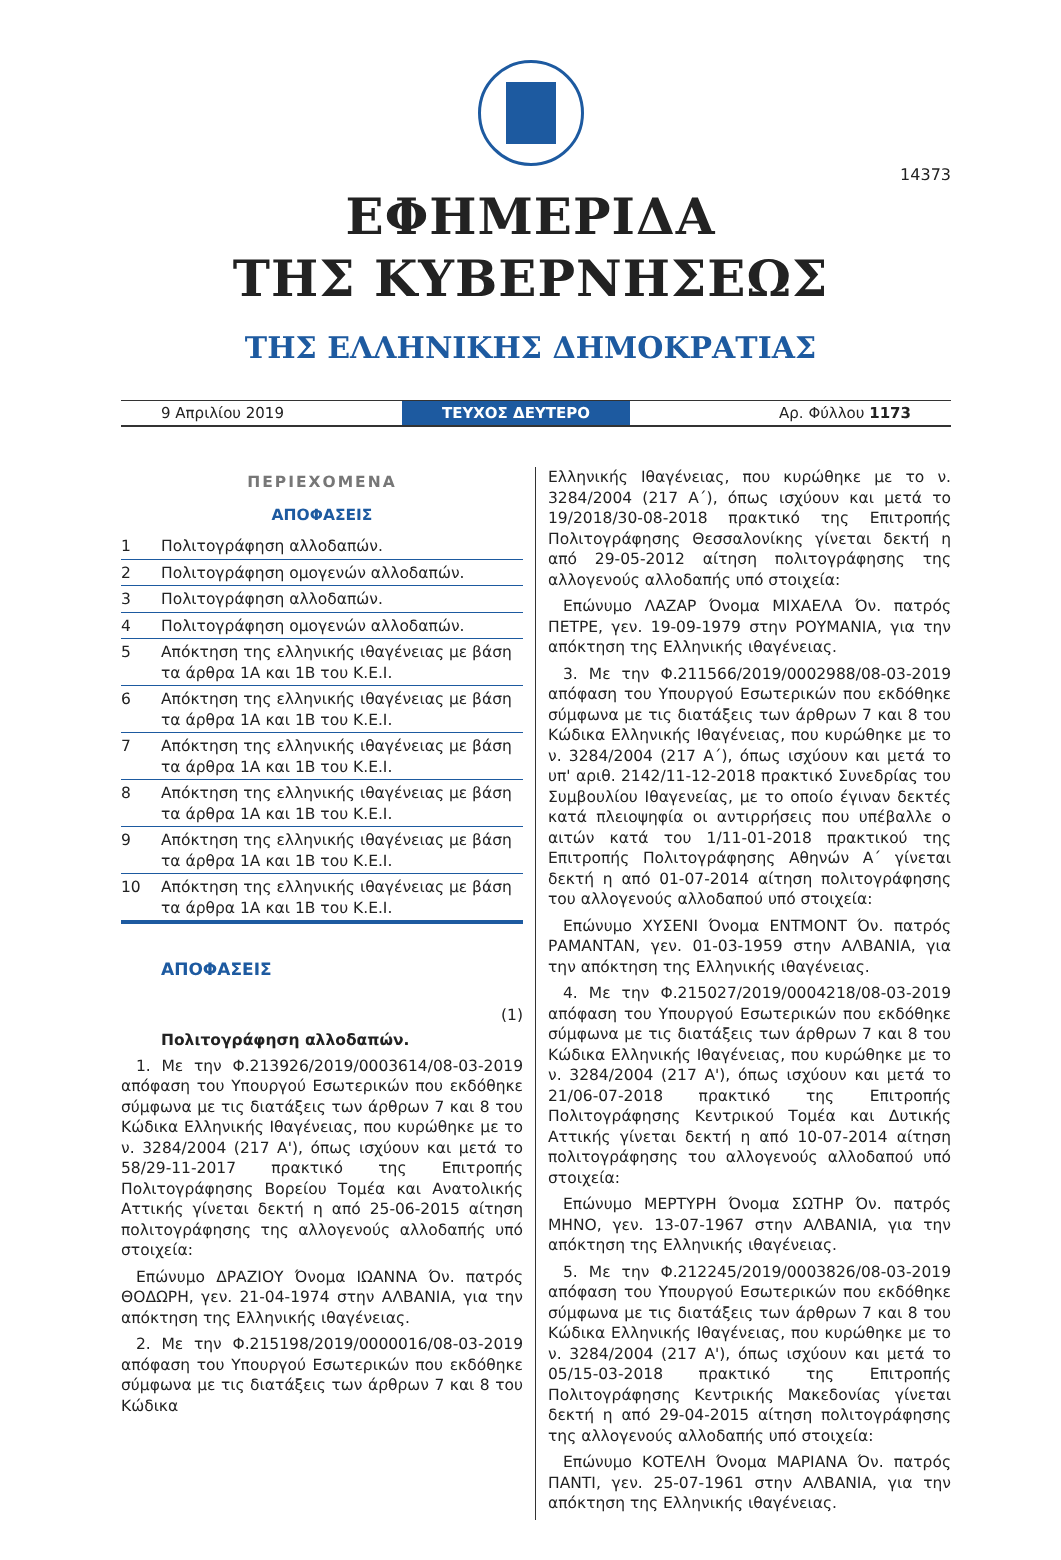14373
ΕΦΗΜΕΡΙΔΑ
ΤΗΣ ΚΥΒΕΡΝΗΣΕΩΣ
ΤΗΣ ΕΛΛΗΝΙΚΗΣ ΔΗΜΟΚΡΑΤΙΑΣ
9 Απριλίου 2019
ΤΕΥΧΟΣ ΔΕΥΤΕΡΟ
Αρ. Φύλλου 1173
ΠΕΡΙΕΧΟΜΕΝΑ
ΑΠΟΦΑΣΕΙΣ
| 1 | Πολιτογράφηση αλλοδαπών. |
| 2 | Πολιτογράφηση ομογενών αλλοδαπών. |
| 3 | Πολιτογράφηση αλλοδαπών. |
| 4 | Πολιτογράφηση ομογενών αλλοδαπών. |
| 5 | Απόκτηση της ελληνικής ιθαγένειας με βάση τα άρθρα 1Α και 1Β του Κ.Ε.Ι. |
| 6 | Απόκτηση της ελληνικής ιθαγένειας με βάση τα άρθρα 1Α και 1Β του Κ.Ε.Ι. |
| 7 | Απόκτηση της ελληνικής ιθαγένειας με βάση τα άρθρα 1Α και 1Β του Κ.Ε.Ι. |
| 8 | Απόκτηση της ελληνικής ιθαγένειας με βάση τα άρθρα 1Α και 1Β του Κ.Ε.Ι. |
| 9 | Απόκτηση της ελληνικής ιθαγένειας με βάση τα άρθρα 1Α και 1Β του Κ.Ε.Ι. |
| 10 | Απόκτηση της ελληνικής ιθαγένειας με βάση τα άρθρα 1Α και 1Β του Κ.Ε.Ι. |
ΑΠΟΦΑΣΕΙΣ
(1)
Πολιτογράφηση αλλοδαπών.
1. Με την Φ.213926/2019/0003614/08-03-2019 απόφαση του Υπουργού Εσωτερικών που εκδόθηκε σύμφωνα με τις διατάξεις των άρθρων 7 και 8 του Κώδικα Ελληνικής Ιθαγένειας, που κυρώθηκε με το ν. 3284/2004 (217 Α'), όπως ισχύουν και μετά το 58/29-11-2017 πρακτικό της Επιτροπής Πολιτογράφησης Βορείου Τομέα και Ανατολικής Αττικής γίνεται δεκτή η από 25-06-2015 αίτηση πολιτογράφησης της αλλογενούς αλλοδαπής υπό στοιχεία:
Επώνυμο ΔΡΑΖΙΟΥ Όνομα ΙΩΑΝΝΑ Όν. πατρός ΘΟΔΩΡΗ, γεν. 21-04-1974 στην ΑΛΒΑΝΙΑ, για την απόκτηση της Ελληνικής ιθαγένειας.
2. Με την Φ.215198/2019/0000016/08-03-2019 απόφαση του Υπουργού Εσωτερικών που εκδόθηκε σύμφωνα με τις διατάξεις των άρθρων 7 και 8 του Κώδικα
Ελληνικής Ιθαγένειας, που κυρώθηκε με το ν. 3284/2004 (217 Α΄), όπως ισχύουν και μετά το 19/2018/30-08-2018 πρακτικό της Επιτροπής Πολιτογράφησης Θεσσαλονίκης γίνεται δεκτή η από 29-05-2012 αίτηση πολιτογράφησης της αλλογενούς αλλοδαπής υπό στοιχεία:
Επώνυμο ΛΑΖΑΡ Όνομα ΜΙΧΑΕΛΑ Όν. πατρός ΠΕΤΡΕ, γεν. 19-09-1979 στην ΡΟΥΜΑΝΙΑ, για την απόκτηση της Ελληνικής ιθαγένειας.
3. Με την Φ.211566/2019/0002988/08-03-2019 απόφαση του Υπουργού Εσωτερικών που εκδόθηκε σύμφωνα με τις διατάξεις των άρθρων 7 και 8 του Κώδικα Ελληνικής Ιθαγένειας, που κυρώθηκε με το ν. 3284/2004 (217 Α΄), όπως ισχύουν και μετά το υπ' αριθ. 2142/11-12-2018 πρακτικό Συνεδρίας του Συμβουλίου Ιθαγενείας, με το οποίο έγιναν δεκτές κατά πλειοψηφία οι αντιρρήσεις που υπέβαλλε ο αιτών κατά του 1/11-01-2018 πρακτικού της Επιτροπής Πολιτογράφησης Αθηνών Α΄ γίνεται δεκτή η από 01-07-2014 αίτηση πολιτογράφησης του αλλογενούς αλλοδαπού υπό στοιχεία:
Επώνυμο ΧΥΣΕΝΙ Όνομα ΕΝΤΜΟΝΤ Όν. πατρός ΡΑΜΑΝΤΑΝ, γεν. 01-03-1959 στην ΑΛΒΑΝΙΑ, για την απόκτηση της Ελληνικής ιθαγένειας.
4. Με την Φ.215027/2019/0004218/08-03-2019 απόφαση του Υπουργού Εσωτερικών που εκδόθηκε σύμφωνα με τις διατάξεις των άρθρων 7 και 8 του Κώδικα Ελληνικής Ιθαγένειας, που κυρώθηκε με το ν. 3284/2004 (217 Α'), όπως ισχύουν και μετά το 21/06-07-2018 πρακτικό της Επιτροπής Πολιτογράφησης Κεντρικού Τομέα και Δυτικής Αττικής γίνεται δεκτή η από 10-07-2014 αίτηση πολιτογράφησης του αλλογενούς αλλοδαπού υπό στοιχεία:
Επώνυμο ΜΕΡΤΥΡΗ Όνομα ΣΩΤΗΡ Όν. πατρός ΜΗΝΟ, γεν. 13-07-1967 στην ΑΛΒΑΝΙΑ, για την απόκτηση της Ελληνικής ιθαγένειας.
5. Με την Φ.212245/2019/0003826/08-03-2019 απόφαση του Υπουργού Εσωτερικών που εκδόθηκε σύμφωνα με τις διατάξεις των άρθρων 7 και 8 του Κώδικα Ελληνικής Ιθαγένειας, που κυρώθηκε με το ν. 3284/2004 (217 Α'), όπως ισχύουν και μετά το 05/15-03-2018 πρακτικό της Επιτροπής Πολιτογράφησης Κεντρικής Μακεδονίας γίνεται δεκτή η από 29-04-2015 αίτηση πολιτογράφησης της αλλογενούς αλλοδαπής υπό στοιχεία:
Επώνυμο ΚΟΤΕΛΗ Όνομα ΜΑΡΙΑΝΑ Όν. πατρός ΠΑΝΤΙ, γεν. 25-07-1961 στην ΑΛΒΑΝΙΑ, για την απόκτηση της Ελληνικής ιθαγένειας.